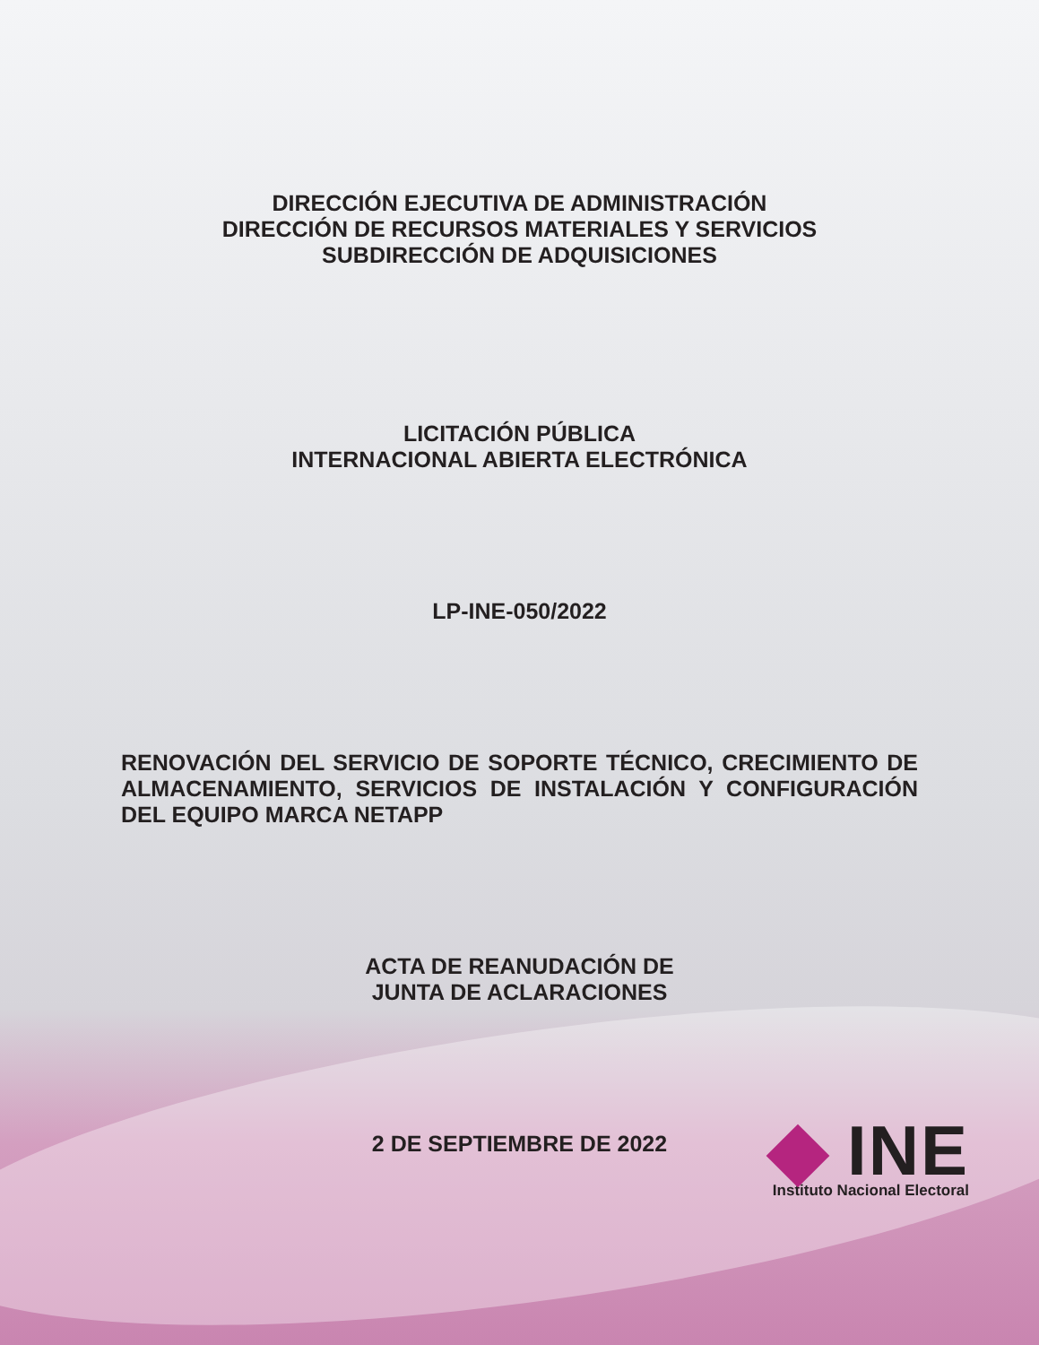DIRECCIÓN EJECUTIVA DE ADMINISTRACIÓN
DIRECCIÓN DE RECURSOS MATERIALES Y SERVICIOS
SUBDIRECCIÓN DE ADQUISICIONES
LICITACIÓN PÚBLICA
INTERNACIONAL ABIERTA ELECTRÓNICA
LP-INE-050/2022
RENOVACIÓN DEL SERVICIO DE SOPORTE TÉCNICO, CRECIMIENTO DE ALMACENAMIENTO, SERVICIOS DE INSTALACIÓN Y CONFIGURACIÓN DEL EQUIPO MARCA NETAPP
ACTA DE REANUDACIÓN DE
JUNTA DE ACLARACIONES
2 DE SEPTIEMBRE DE 2022
INE
Instituto Nacional Electoral